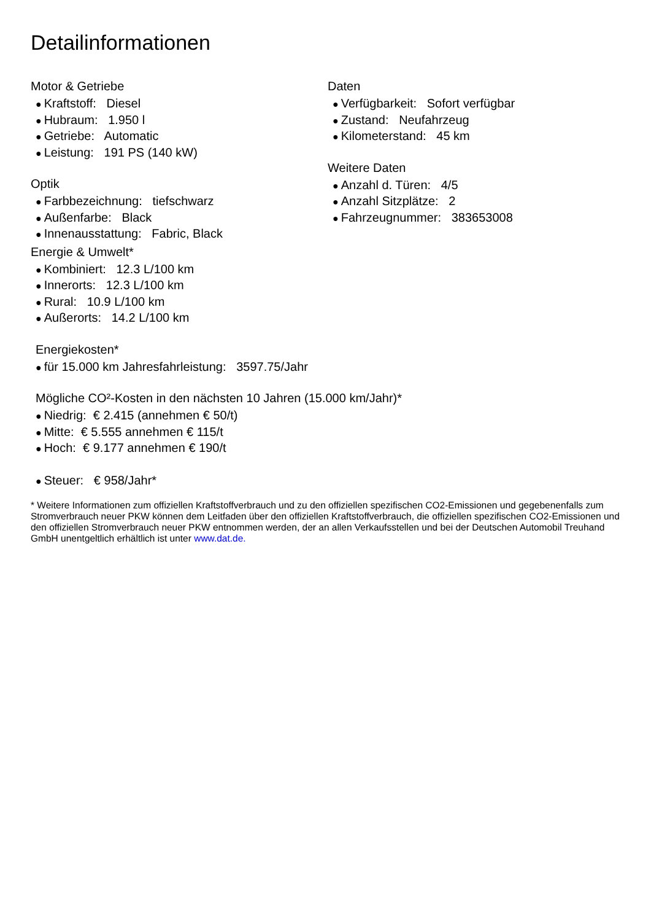Detailinformationen
Motor & Getriebe
● Kraftstoff: Diesel
● Hubraum: 1.950 l
● Getriebe: Automatic
● Leistung: 191 PS (140 kW)
Optik
● Farbbezeichnung: tiefschwarz
● Außenfarbe: Black
● Innenausstattung: Fabric, Black
Energie & Umwelt*
● Kombiniert: 12.3 L/100 km
● Innerorts: 12.3 L/100 km
● Rural: 10.9 L/100 km
● Außerorts: 14.2 L/100 km
Daten
● Verfügbarkeit: Sofort verfügbar
● Zustand: Neufahrzeug
● Kilometerstand: 45 km
Weitere Daten
● Anzahl d. Türen: 4/5
● Anzahl Sitzplätze: 2
● Fahrzeugnummer: 383653008
Energiekosten*
● für 15.000 km Jahresfahrleistung: 3597.75/Jahr
Mögliche CO²-Kosten in den nächsten 10 Jahren (15.000 km/Jahr)*
● Niedrig: € 2.415 (annehmen € 50/t)
● Mitte: € 5.555 annehmen € 115/t
● Hoch: € 9.177 annehmen € 190/t
● Steuer: € 958/Jahr*
* Weitere Informationen zum offiziellen Kraftstoffverbrauch und zu den offiziellen spezifischen CO2-Emissionen und gegebenenfalls zum Stromverbrauch neuer PKW können dem Leitfaden über den offiziellen Kraftstoffverbrauch, die offiziellen spezifischen CO2-Emissionen und den offiziellen Stromverbrauch neuer PKW entnommen werden, der an allen Verkaufsstellen und bei der Deutschen Automobil Treuhand GmbH unentgeltlich erhältlich ist unter www.dat.de.